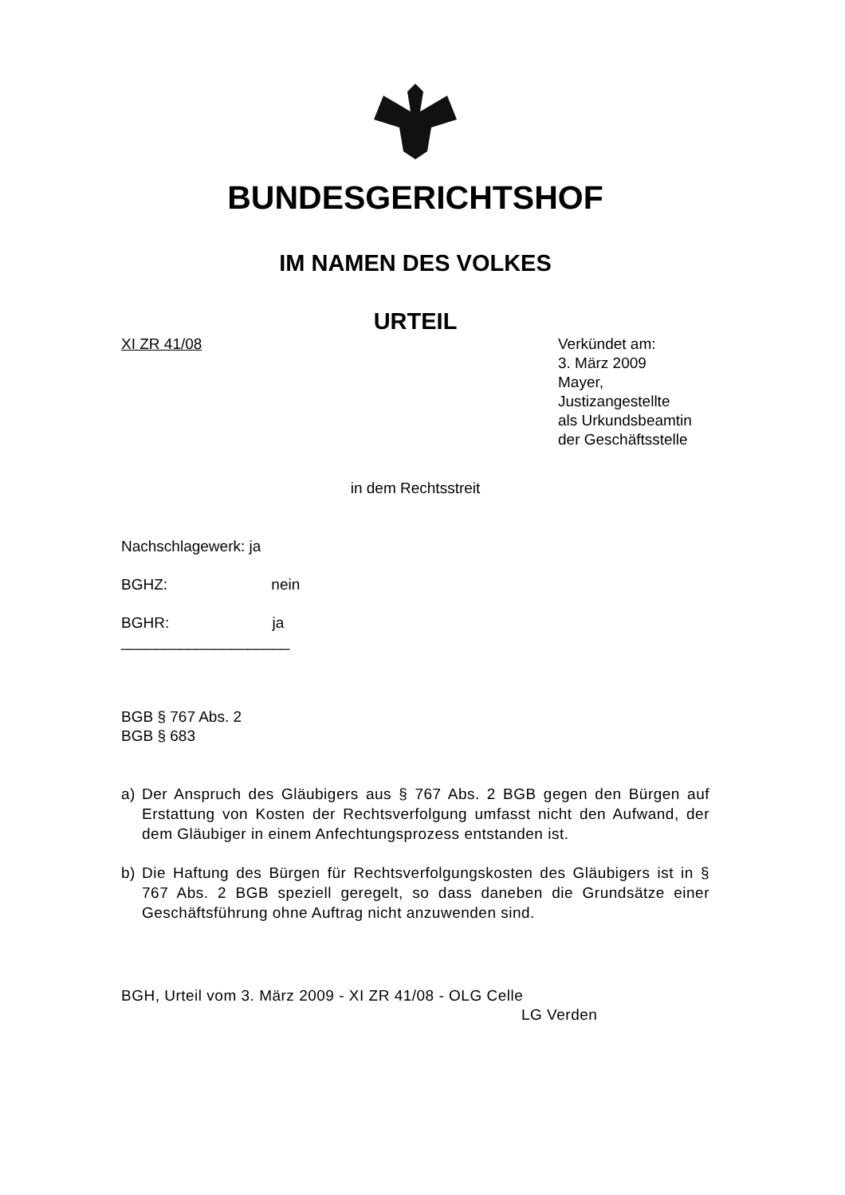BUNDESGERICHTSHOF
IM NAMEN DES VOLKES
URTEIL
XI ZR 41/08 Verkündet am:
3. März 2009
Mayer,
Justizangestellte
als Urkundsbeamtin
der Geschäftsstelle
in dem Rechtsstreit
Nachschlagewerk: ja
BGHZ: nein
BGHR: ja
____________________
BGB § 767 Abs. 2
BGB § 683
a) Der Anspruch des Gläubigers aus § 767 Abs. 2 BGB gegen den Bürgen auf Erstattung von Kosten der Rechtsverfolgung umfasst nicht den Aufwand, der dem Gläubiger in einem Anfechtungsprozess entstanden ist.
b) Die Haftung des Bürgen für Rechtsverfolgungskosten des Gläubigers ist in § 767 Abs. 2 BGB speziell geregelt, so dass daneben die Grundsätze einer Geschäftsführung ohne Auftrag nicht anzuwenden sind.
BGH, Urteil vom 3. März 2009 - XI ZR 41/08 - OLG Celle
LG Verden